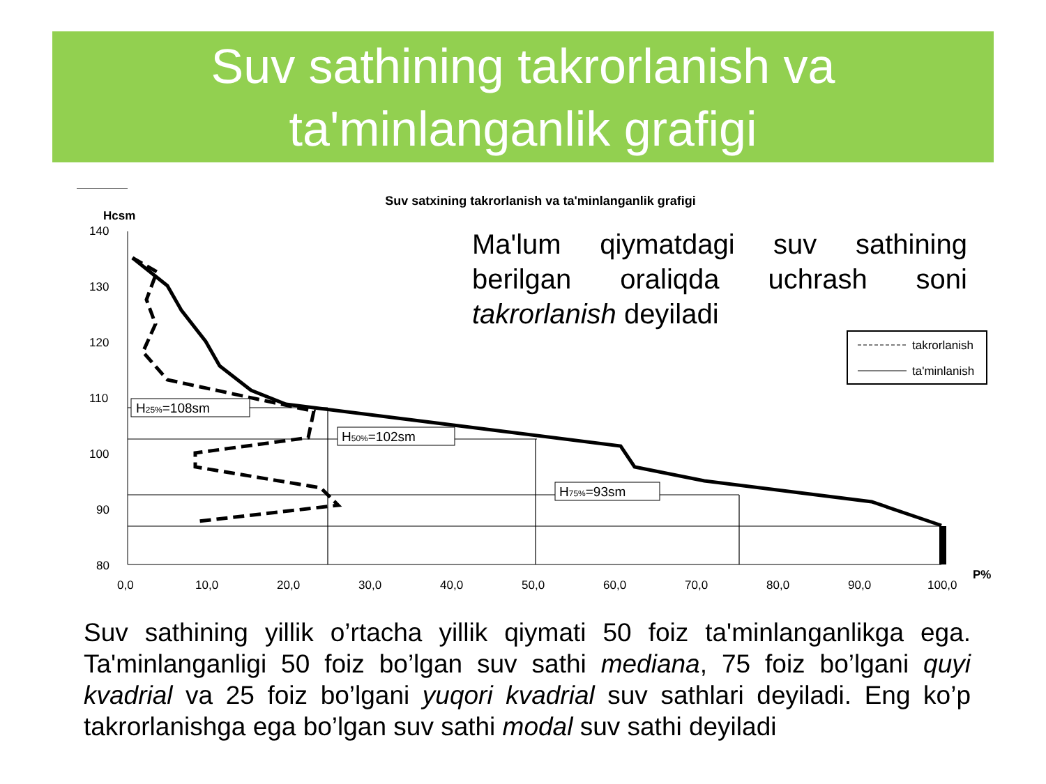Suv sathining takrorlanish va
ta'minlanganlik grafigi
Suv satxining takrorlanish va ta'minlanganlik grafigi
Hcsm
140
130
120
110
100
90
80
0,0
10,0
20,0
30,0
40,0
50,0
60,0
70,0
80,0
90,0
100,0
P%
H25%=108sm
H50%=102sm
H75%=93sm
takrorlanish
ta'minlanish
Ma'lum qiymatdagi suv sathining berilgan oraliqda uchrash soni
takrorlanish deyiladi
Suv sathining yillik o’rtacha yillik qiymati 50 foiz ta'minlanganlikga ega. Ta'minlanganligi 50 foiz bo’lgan suv sathi mediana, 75 foiz bo’lgani quyi kvadrial va 25 foiz bo’lgani yuqori kvadrial suv sathlari deyiladi. Eng ko’p takrorlanishga ega bo’lgan suv sathi modal suv sathi deyiladi